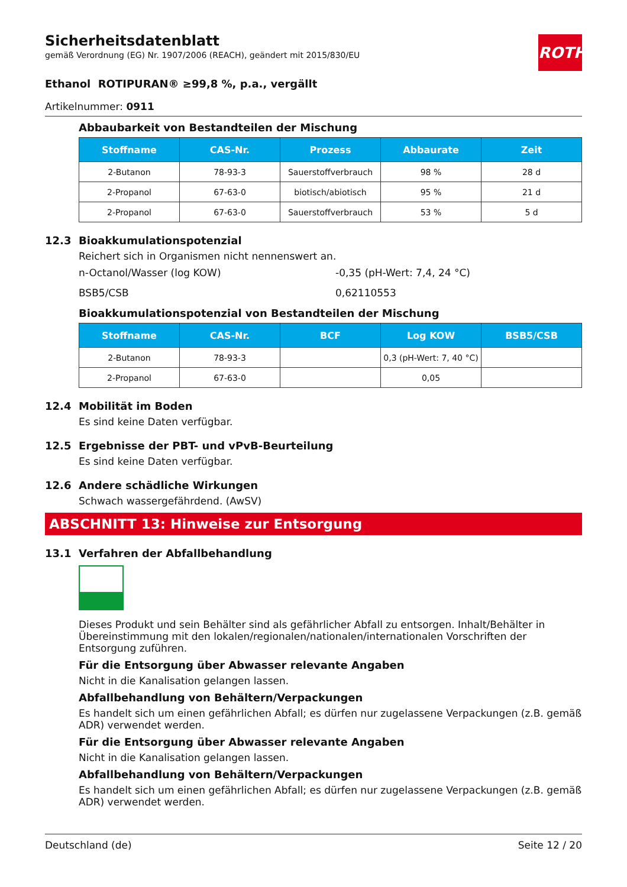Sicherheitsdatenblatt
gemäß Verordnung (EG) Nr. 1907/2006 (REACH), geändert mit 2015/830/EU
ROTH
Ethanol ROTIPURAN® ≥99,8 %, p.a., vergällt
Artikelnummer: 0911
Abbaubarkeit von Bestandteilen der Mischung
| Stoffname | CAS-Nr. | Prozess | Abbaurate | Zeit |
| --- | --- | --- | --- | --- |
| 2-Butanon | 78-93-3 | Sauerstoffverbrauch | 98 % | 28 d |
| 2-Propanol | 67-63-0 | biotisch/abiotisch | 95 % | 21 d |
| 2-Propanol | 67-63-0 | Sauerstoffverbrauch | 53 % | 5 d |
12.3 Bioakkumulationspotenzial
Reichert sich in Organismen nicht nennenswert an.
n-Octanol/Wasser (log KOW)
-0,35 (pH-Wert: 7,4, 24 °C)
BSB5/CSB
0,62110553
Bioakkumulationspotenzial von Bestandteilen der Mischung
| Stoffname | CAS-Nr. | BCF | Log KOW | BSB5/CSB |
| --- | --- | --- | --- | --- |
| 2-Butanon | 78-93-3 | | 0,3 (pH-Wert: 7, 40 °C) | |
| 2-Propanol | 67-63-0 | | 0,05 | |
12.4 Mobilität im Boden
Es sind keine Daten verfügbar.
12.5 Ergebnisse der PBT- und vPvB-Beurteilung
Es sind keine Daten verfügbar.
12.6 Andere schädliche Wirkungen
Schwach wassergefährdend. (AwSV)
ABSCHNITT 13: Hinweise zur Entsorgung
13.1 Verfahren der Abfallbehandlung
Dieses Produkt und sein Behälter sind als gefährlicher Abfall zu entsorgen. Inhalt/Behälter in Übereinstimmung mit den lokalen/regionalen/nationalen/internationalen Vorschriften der Entsorgung zuführen.
Für die Entsorgung über Abwasser relevante Angaben
Nicht in die Kanalisation gelangen lassen.
Abfallbehandlung von Behältern/Verpackungen
Es handelt sich um einen gefährlichen Abfall; es dürfen nur zugelassene Verpackungen (z.B. gemäß ADR) verwendet werden.
Für die Entsorgung über Abwasser relevante Angaben
Nicht in die Kanalisation gelangen lassen.
Abfallbehandlung von Behältern/Verpackungen
Es handelt sich um einen gefährlichen Abfall; es dürfen nur zugelassene Verpackungen (z.B. gemäß ADR) verwendet werden.
Deutschland (de) Seite 12 / 20